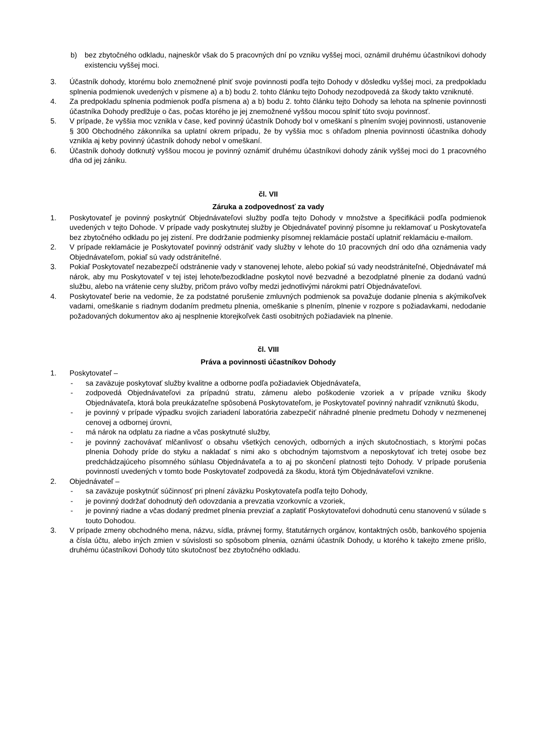b) bez zbytočného odkladu, najneskôr však do 5 pracovných dní po vzniku vyššej moci, oznámil druhému účastníkovi dohody existenciu vyššej moci.
3. Účastník dohody, ktorému bolo znemožnené plniť svoje povinnosti podľa tejto Dohody v dôsledku vyššej moci, za predpokladu splnenia podmienok uvedených v písmene a) a b) bodu 2. tohto článku tejto Dohody nezodpovedá za škody takto vzniknuté.
4. Za predpokladu splnenia podmienok podľa písmena a) a b) bodu 2. tohto článku tejto Dohody sa lehota na splnenie povinnosti účastníka Dohody predlžuje o čas, počas ktorého je jej znemožnené vyššou mocou splniť túto svoju povinnosť.
5. V prípade, že vyššia moc vznikla v čase, keď povinný účastník Dohody bol v omeškaní s plnením svojej povinnosti, ustanovenie § 300 Obchodného zákonníka sa uplatní okrem prípadu, že by vyššia moc s ohľadom plnenia povinnosti účastníka dohody vznikla aj keby povinný účastník dohody nebol v omeškaní.
6. Účastník dohody dotknutý vyššou mocou je povinný oznámiť druhému účastníkovi dohody zánik vyššej moci do 1 pracovného dňa od jej zániku.
čl. VII
Záruka a zodpovednosť za vady
1. Poskytovateľ je povinný poskytnúť Objednávateľovi služby podľa tejto Dohody v množstve a špecifikácii podľa podmienok uvedených v tejto Dohode. V prípade vady poskytnutej služby je Objednávateľ povinný písomne ju reklamovať u Poskytovateľa bez zbytočného odkladu po jej zistení. Pre dodržanie podmienky písomnej reklamácie postačí uplatniť reklamáciu e-mailom.
2. V prípade reklamácie je Poskytovateľ povinný odstrániť vady služby v lehote do 10 pracovných dní odo dňa oznámenia vady Objednávateľom, pokiaľ sú vady odstrániteľné.
3. Pokiaľ Poskytovateľ nezabezpečí odstránenie vady v stanovenej lehote, alebo pokiaľ sú vady neodstrániteľné, Objednávateľ má nárok, aby mu Poskytovateľ v tej istej lehote/bezodkladne poskytol nové bezvadné a bezodplatné plnenie za dodanú vadnú službu, alebo na vrátenie ceny služby, pričom právo voľby medzi jednotlivými nárokmi patrí Objednávateľovi.
4. Poskytovateľ berie na vedomie, že za podstatné porušenie zmluvných podmienok sa považuje dodanie plnenia s akýmikoľvek vadami, omeškanie s riadnym dodaním predmetu plnenia, omeškanie s plnením, plnenie v rozpore s požiadavkami, nedodanie požadovaných dokumentov ako aj nesplnenie ktorejkoľvek časti osobitných požiadaviek na plnenie.
čl. VIII
Práva a povinnosti účastníkov Dohody
1. Poskytovateľ –
- sa zaväzuje poskytovať služby kvalitne a odborne podľa požiadaviek Objednávateľa,
- zodpovedá Objednávateľovi za prípadnú stratu, zámenu alebo poškodenie vzoriek a v prípade vzniku škody Objednávateľa, ktorá bola preukázateľne spôsobená Poskytovateľom, je Poskytovateľ povinný nahradiť vzniknutú škodu,
- je povinný v prípade výpadku svojich zariadení laboratória zabezpečiť náhradné plnenie predmetu Dohody v nezmenenej cenovej a odbornej úrovni,
- má nárok na odplatu za riadne a včas poskytnuté služby,
- je povinný zachovávať mlčanlivosť o obsahu všetkých cenových, odborných a iných skutočnostiach, s ktorými počas plnenia Dohody príde do styku a nakladať s nimi ako s obchodným tajomstvom a neposkytovať ich tretej osobe bez predchádzajúceho písomného súhlasu Objednávateľa a to aj po skončení platnosti tejto Dohody. V prípade porušenia povinností uvedených v tomto bode Poskytovateľ zodpovedá za škodu, ktorá tým Objednávateľovi vznikne.
2. Objednávateľ –
- sa zaväzuje poskytnúť súčinnosť pri plnení záväzku Poskytovateľa podľa tejto Dohody,
- je povinný dodržať dohodnutý deň odovzdania a prevzatia vzorkovníc a vzoriek,
- je povinný riadne a včas dodaný predmet plnenia prevziať a zaplatiť Poskytovateľovi dohodnutú cenu stanovenú v súlade s touto Dohodou.
3. V prípade zmeny obchodného mena, názvu, sídla, právnej formy, štatutárnych orgánov, kontaktných osôb, bankového spojenia a čísla účtu, alebo iných zmien v súvislosti so spôsobom plnenia, oznámi účastník Dohody, u ktorého k takejto zmene prišlo, druhému účastníkovi Dohody túto skutočnosť bez zbytočného odkladu.